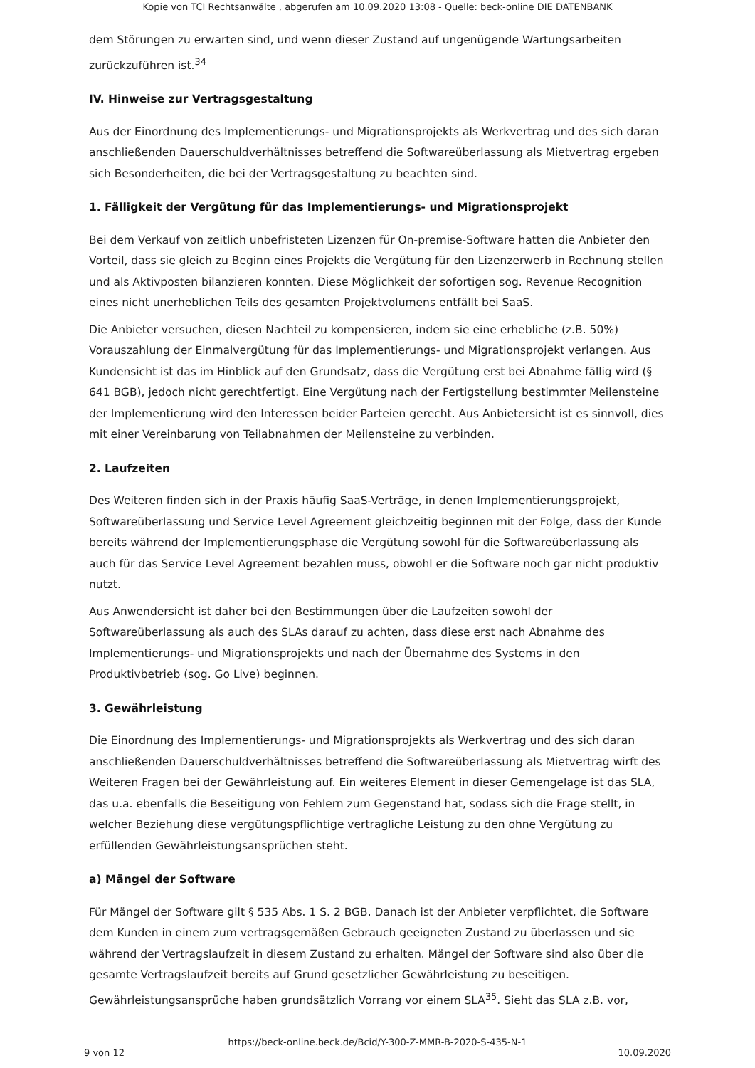Kopie von TCI Rechtsanwälte , abgerufen am 10.09.2020 13:08 - Quelle: beck-online DIE DATENBANK
dem Störungen zu erwarten sind, und wenn dieser Zustand auf ungenügende Wartungsarbeiten zurückzuführen ist.<sup>34</sup>
IV. Hinweise zur Vertragsgestaltung
Aus der Einordnung des Implementierungs- und Migrationsprojekts als Werkvertrag und des sich daran anschließenden Dauerschuldverhältnisses betreffend die Softwareüberlassung als Mietvertrag ergeben sich Besonderheiten, die bei der Vertragsgestaltung zu beachten sind.
1. Fälligkeit der Vergütung für das Implementierungs- und Migrationsprojekt
Bei dem Verkauf von zeitlich unbefristeten Lizenzen für On-premise-Software hatten die Anbieter den Vorteil, dass sie gleich zu Beginn eines Projekts die Vergütung für den Lizenzerwerb in Rechnung stellen und als Aktivposten bilanzieren konnten. Diese Möglichkeit der sofortigen sog. Revenue Recognition eines nicht unerheblichen Teils des gesamten Projektvolumens entfällt bei SaaS.
Die Anbieter versuchen, diesen Nachteil zu kompensieren, indem sie eine erhebliche (z.B. 50%) Vorauszahlung der Einmalvergütung für das Implementierungs- und Migrationsprojekt verlangen. Aus Kundensicht ist das im Hinblick auf den Grundsatz, dass die Vergütung erst bei Abnahme fällig wird (§ 641 BGB), jedoch nicht gerechtfertigt. Eine Vergütung nach der Fertigstellung bestimmter Meilensteine der Implementierung wird den Interessen beider Parteien gerecht. Aus Anbietersicht ist es sinnvoll, dies mit einer Vereinbarung von Teilabnahmen der Meilensteine zu verbinden.
2. Laufzeiten
Des Weiteren finden sich in der Praxis häufig SaaS-Verträge, in denen Implementierungsprojekt, Softwareüberlassung und Service Level Agreement gleichzeitig beginnen mit der Folge, dass der Kunde bereits während der Implementierungsphase die Vergütung sowohl für die Softwareüberlassung als auch für das Service Level Agreement bezahlen muss, obwohl er die Software noch gar nicht produktiv nutzt.
Aus Anwendersicht ist daher bei den Bestimmungen über die Laufzeiten sowohl der Softwareüberlassung als auch des SLAs darauf zu achten, dass diese erst nach Abnahme des Implementierungs- und Migrationsprojekts und nach der Übernahme des Systems in den Produktivbetrieb (sog. Go Live) beginnen.
3. Gewährleistung
Die Einordnung des Implementierungs- und Migrationsprojekts als Werkvertrag und des sich daran anschließenden Dauerschuldverhältnisses betreffend die Softwareüberlassung als Mietvertrag wirft des Weiteren Fragen bei der Gewährleistung auf. Ein weiteres Element in dieser Gemengelage ist das SLA, das u.a. ebenfalls die Beseitigung von Fehlern zum Gegenstand hat, sodass sich die Frage stellt, in welcher Beziehung diese vergütungspflichtige vertragliche Leistung zu den ohne Vergütung zu erfüllenden Gewährleistungsansprüchen steht.
a) Mängel der Software
Für Mängel der Software gilt § 535 Abs. 1 S. 2 BGB. Danach ist der Anbieter verpflichtet, die Software dem Kunden in einem zum vertragsgemäßen Gebrauch geeigneten Zustand zu überlassen und sie während der Vertragslaufzeit in diesem Zustand zu erhalten. Mängel der Software sind also über die gesamte Vertragslaufzeit bereits auf Grund gesetzlicher Gewährleistung zu beseitigen. Gewährleistungsansprüche haben grundsätzlich Vorrang vor einem SLA<sup>35</sup>. Sieht das SLA z.B. vor,
https://beck-online.beck.de/Bcid/Y-300-Z-MMR-B-2020-S-435-N-1
9 von 12 10.09.2020